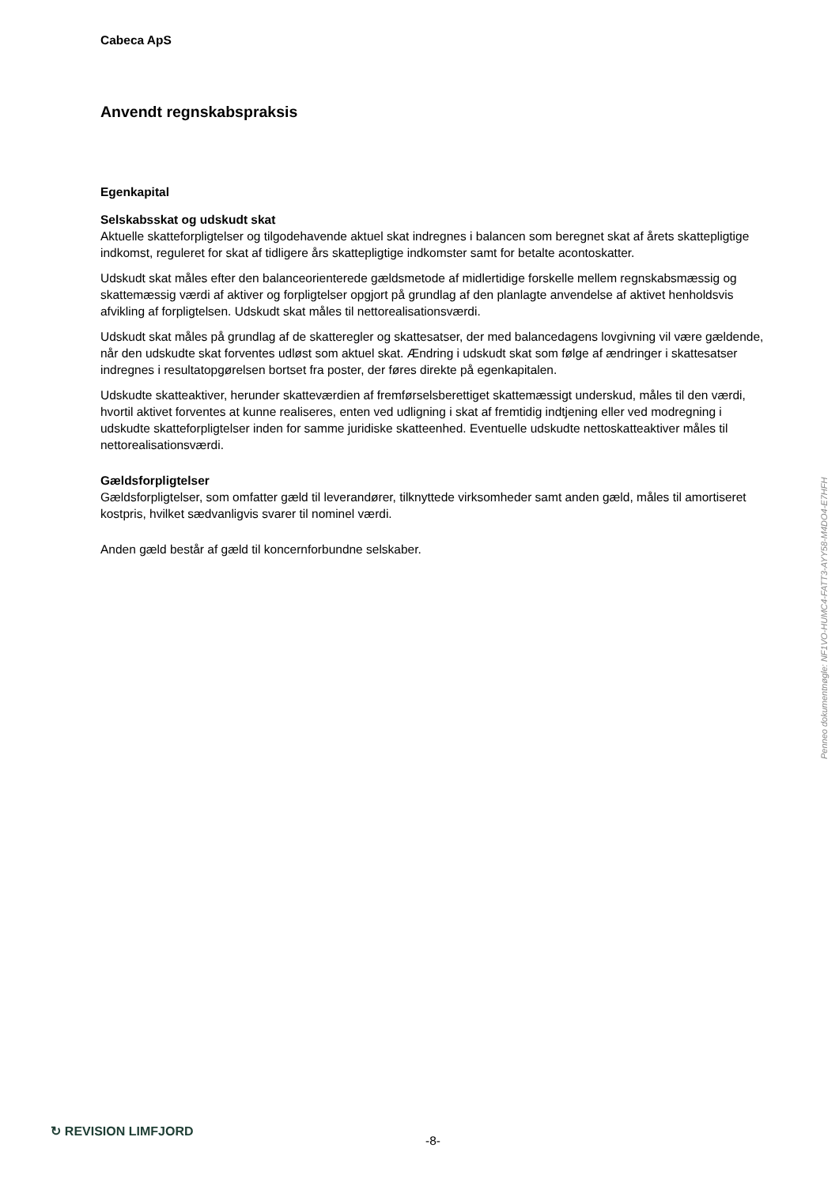Cabeca ApS
Anvendt regnskabspraksis
Egenkapital
Selskabsskat og udskudt skat
Aktuelle skatteforpligtelser og tilgodehavende aktuel skat indregnes i balancen som beregnet skat af årets skattepligtige indkomst, reguleret for skat af tidligere års skattepligtige indkomster samt for betalte acontoskatter.
Udskudt skat måles efter den balanceorienterede gældsmetode af midlertidige forskelle mellem regnskabsmæssig og skattemæssig værdi af aktiver og forpligtelser opgjort på grundlag af den planlagte anvendelse af aktivet henholdsvis afvikling af forpligtelsen. Udskudt skat måles til nettorealisationsværdi.
Udskudt skat måles på grundlag af de skatteregler og skattesatser, der med balancedagens lovgivning vil være gældende, når den udskudte skat forventes udløst som aktuel skat. Ændring i udskudt skat som følge af ændringer i skattesatser indregnes i resultatopgørelsen bortset fra poster, der føres direkte på egenkapitalen.
Udskudte skatteaktiver, herunder skatteværdien af fremførselsberettiget skattemæssigt underskud, måles til den værdi, hvortil aktivet forventes at kunne realiseres, enten ved udligning i skat af fremtidig indtjening eller ved modregning i udskudte skatteforpligtelser inden for samme juridiske skatteenhed. Eventuelle udskudte nettoskatteaktiver måles til nettorealisationsværdi.
Gældsforpligtelser
Gældsforpligtelser, som omfatter gæld til leverandører, tilknyttede virksomheder samt anden gæld, måles til amortiseret kostpris, hvilket sædvanligvis svarer til nominel værdi.
Anden gæld består af gæld til koncernforbundne selskaber.
Penneo dokumentnøgle: NF1VO-HUMC4-FATT3-AYY58-M4DO4-E7HFH
↻ REVISION LIMFJORD
-8-